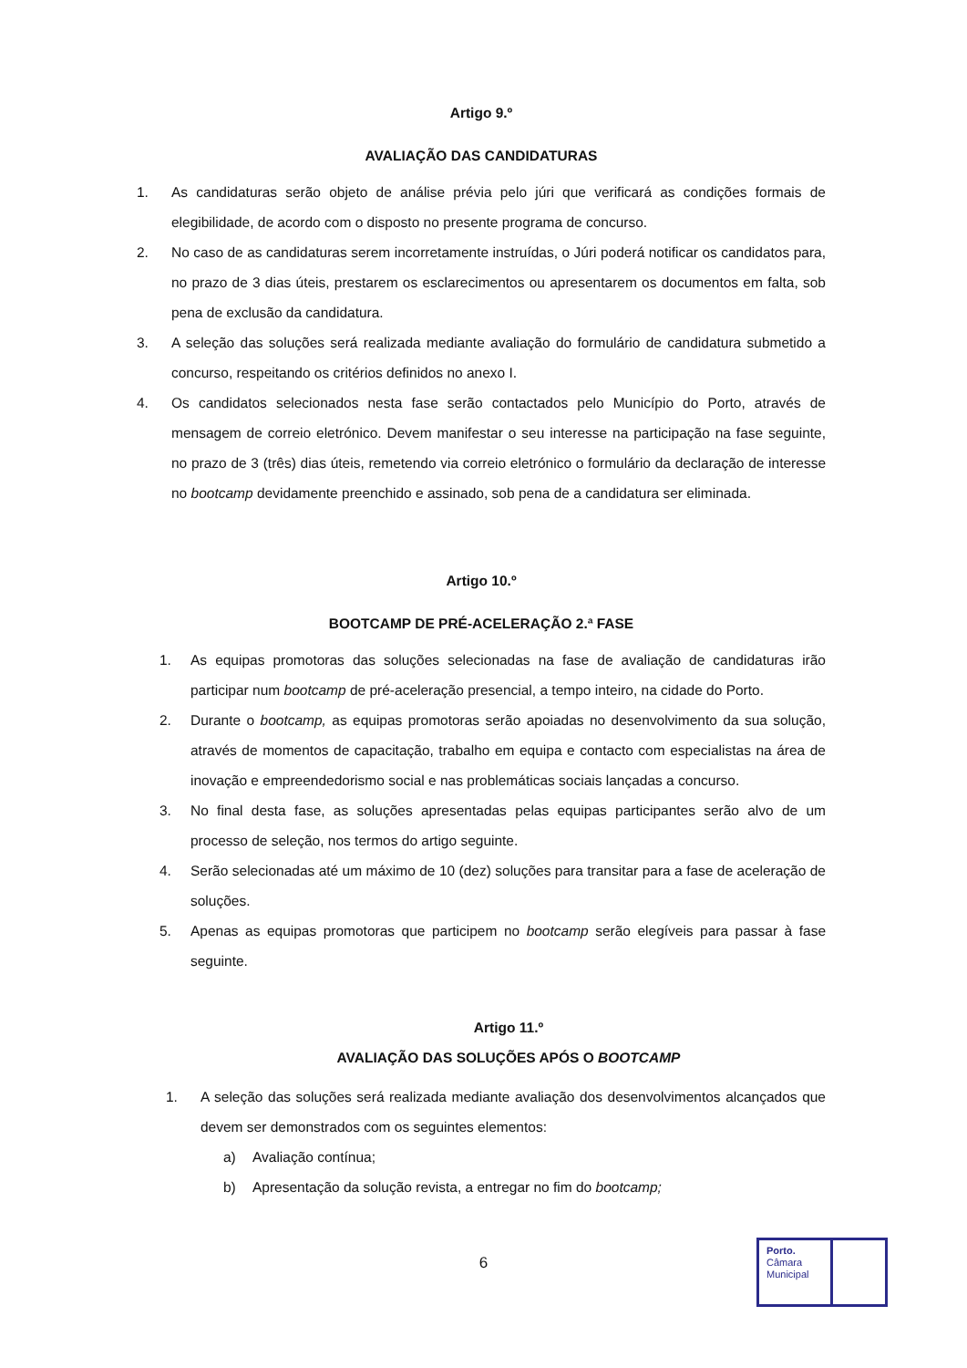Artigo 9.º
AVALIAÇÃO DAS CANDIDATURAS
1. As candidaturas serão objeto de análise prévia pelo júri que verificará as condições formais de elegibilidade, de acordo com o disposto no presente programa de concurso.
2. No caso de as candidaturas serem incorretamente instruídas, o Júri poderá notificar os candidatos para, no prazo de 3 dias úteis, prestarem os esclarecimentos ou apresentarem os documentos em falta, sob pena de exclusão da candidatura.
3. A seleção das soluções será realizada mediante avaliação do formulário de candidatura submetido a concurso, respeitando os critérios definidos no anexo I.
4. Os candidatos selecionados nesta fase serão contactados pelo Município do Porto, através de mensagem de correio eletrónico. Devem manifestar o seu interesse na participação na fase seguinte, no prazo de 3 (três) dias úteis, remetendo via correio eletrónico o formulário da declaração de interesse no bootcamp devidamente preenchido e assinado, sob pena de a candidatura ser eliminada.
Artigo 10.º
BOOTCAMP DE PRÉ-ACELERAÇÃO 2.ª FASE
1. As equipas promotoras das soluções selecionadas na fase de avaliação de candidaturas irão participar num bootcamp de pré-aceleração presencial, a tempo inteiro, na cidade do Porto.
2. Durante o bootcamp, as equipas promotoras serão apoiadas no desenvolvimento da sua solução, através de momentos de capacitação, trabalho em equipa e contacto com especialistas na área de inovação e empreendedorismo social e nas problemáticas sociais lançadas a concurso.
3. No final desta fase, as soluções apresentadas pelas equipas participantes serão alvo de um processo de seleção, nos termos do artigo seguinte.
4. Serão selecionadas até um máximo de 10 (dez) soluções para transitar para a fase de aceleração de soluções.
5. Apenas as equipas promotoras que participem no bootcamp serão elegíveis para passar à fase seguinte.
Artigo 11.º
AVALIAÇÃO DAS SOLUÇÕES APÓS O BOOTCAMP
1. A seleção das soluções será realizada mediante avaliação dos desenvolvimentos alcançados que devem ser demonstrados com os seguintes elementos:
a) Avaliação contínua;
b) Apresentação da solução revista, a entregar no fim do bootcamp;
6
Porto.
Câmara
Municipal